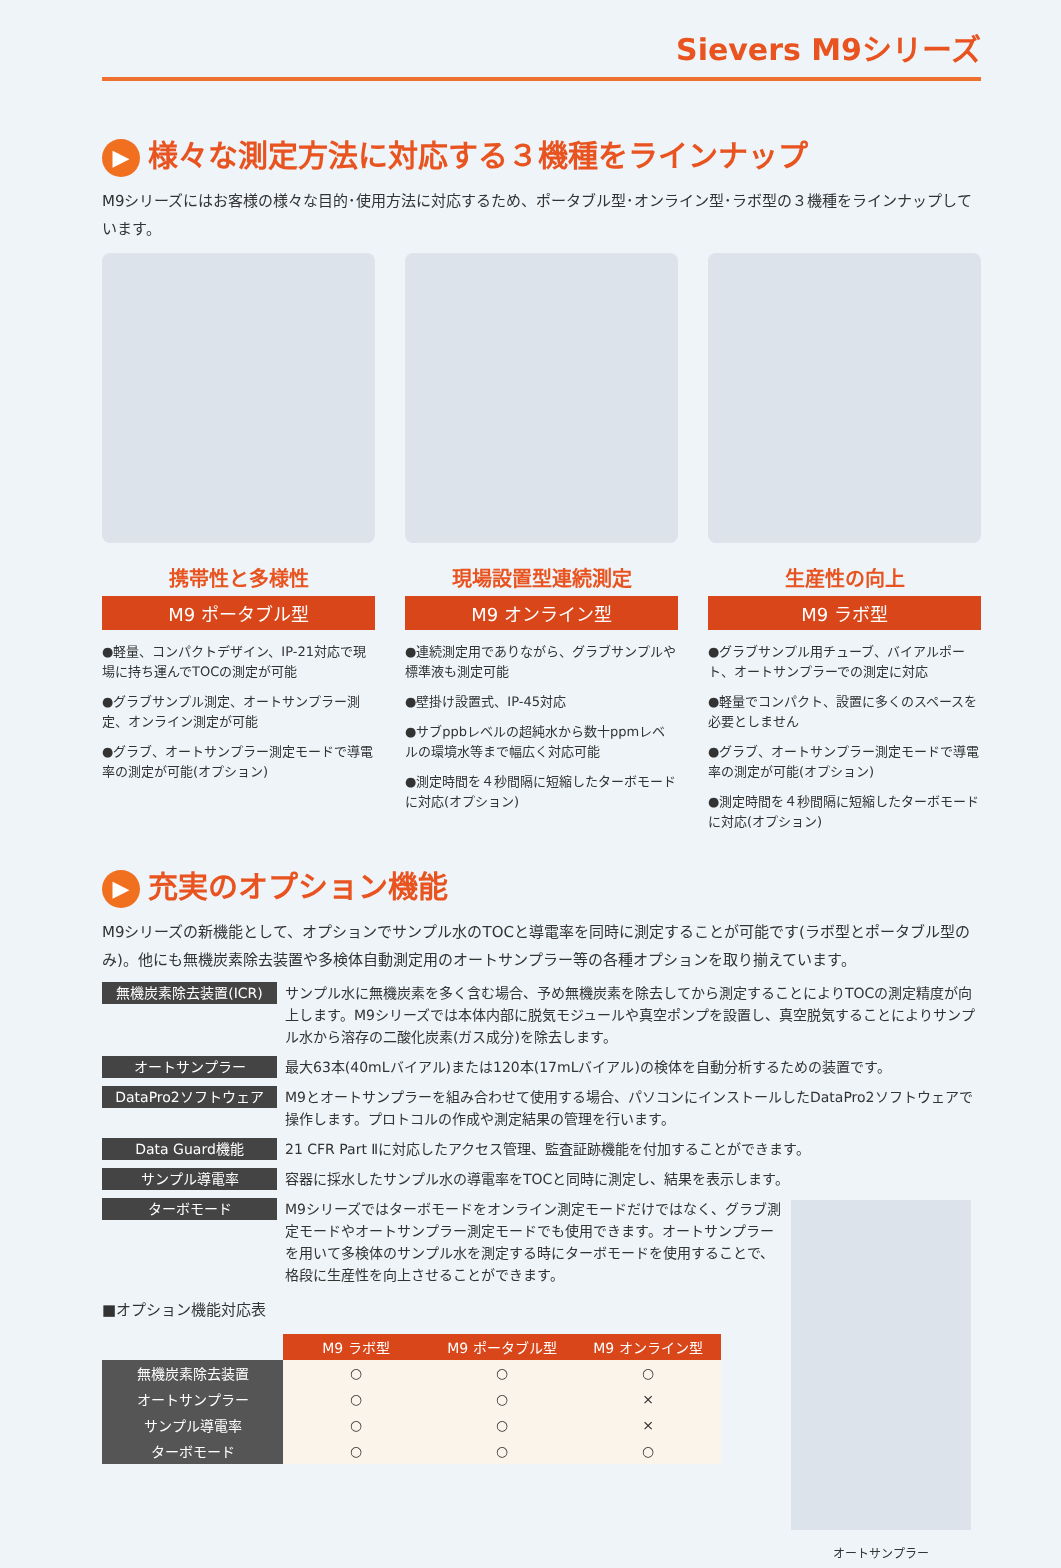Sievers M9シリーズ
▶ 様々な測定方法に対応する３機種をラインナップ
M9シリーズにはお客様の様々な目的･使用方法に対応するため、ポータブル型･オンライン型･ラボ型の３機種をラインナップしています。
携帯性と多様性
M9 ポータブル型
●軽量、コンパクトデザイン、IP-21対応で現場に持ち運んでTOCの測定が可能
●グラブサンプル測定、オートサンプラー測定、オンライン測定が可能
●グラブ、オートサンプラー測定モードで導電率の測定が可能(オプション)
現場設置型連続測定
M9 オンライン型
●連続測定用でありながら、グラブサンプルや標準液も測定可能
●壁掛け設置式、IP-45対応
●サブppbレベルの超純水から数十ppmレベルの環境水等まで幅広く対応可能
●測定時間を４秒間隔に短縮したターボモードに対応(オプション)
生産性の向上
M9 ラボ型
●グラブサンプル用チューブ、バイアルポート、オートサンプラーでの測定に対応
●軽量でコンパクト、設置に多くのスペースを必要としません
●グラブ、オートサンプラー測定モードで導電率の測定が可能(オプション)
●測定時間を４秒間隔に短縮したターボモードに対応(オプション)
▶ 充実のオプション機能
M9シリーズの新機能として、オプションでサンプル水のTOCと導電率を同時に測定することが可能です(ラボ型とポータブル型のみ)。他にも無機炭素除去装置や多検体自動測定用のオートサンプラー等の各種オプションを取り揃えています。
無機炭素除去装置(ICR)
サンプル水に無機炭素を多く含む場合、予め無機炭素を除去してから測定することによりTOCの測定精度が向上します。M9シリーズでは本体内部に脱気モジュールや真空ポンプを設置し、真空脱気することによりサンプル水から溶存の二酸化炭素(ガス成分)を除去します。
オートサンプラー
最大63本(40mLバイアル)または120本(17mLバイアル)の検体を自動分析するための装置です。
DataPro2ソフトウェア
M9とオートサンプラーを組み合わせて使用する場合、パソコンにインストールしたDataPro2ソフトウェアで操作します。プロトコルの作成や測定結果の管理を行います。
Data Guard機能
21 CFR Part Ⅱに対応したアクセス管理、監査証跡機能を付加することができます。
サンプル導電率
容器に採水したサンプル水の導電率をTOCと同時に測定し、結果を表示します。
ターボモード
M9シリーズではターボモードをオンライン測定モードだけではなく、グラブ測定モードやオートサンプラー測定モードでも使用できます。オートサンプラーを用いて多検体のサンプル水を測定する時にターボモードを使用することで、格段に生産性を向上させることができます。
■オプション機能対応表
| | M9 ラボ型 | M9 ポータブル型 | M9 オンライン型 |
| 無機炭素除去装置 | ○ | ○ | ○ |
| オートサンプラー | ○ | ○ | × |
| サンプル導電率 | ○ | ○ | × |
| ターボモード | ○ | ○ | ○ |
オートサンプラー